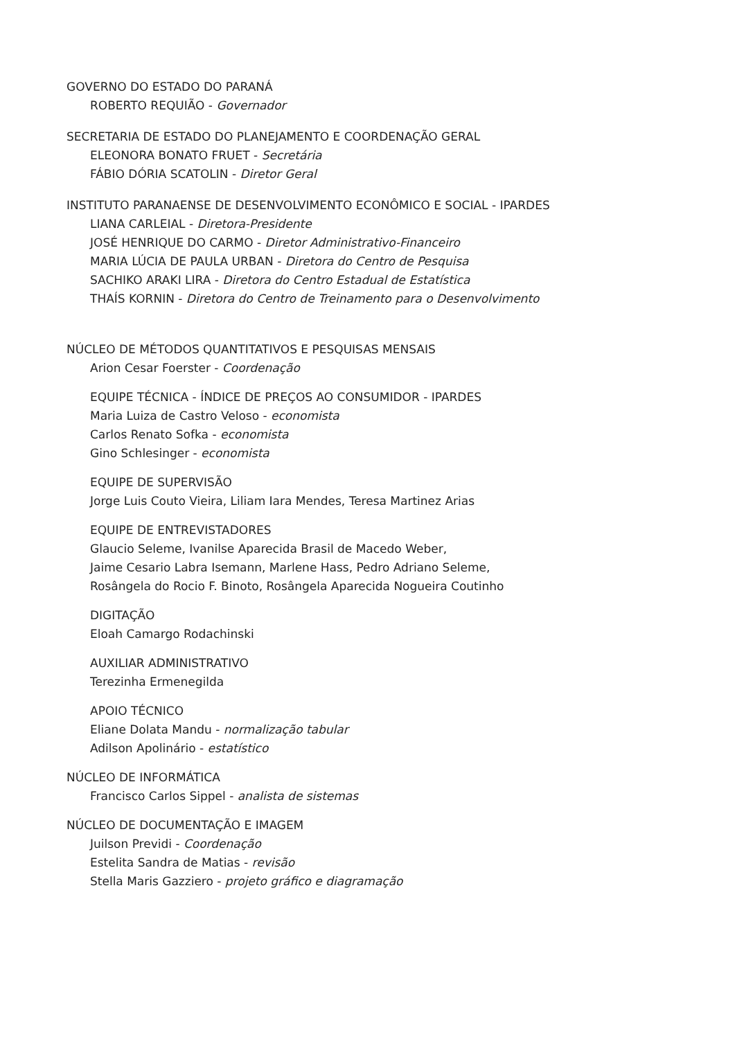GOVERNO DO ESTADO DO PARANÁ
ROBERTO REQUIÃO - Governador
SECRETARIA DE ESTADO DO PLANEJAMENTO E COORDENAÇÃO GERAL
ELEONORA BONATO FRUET - Secretária
FÁBIO DÓRIA SCATOLIN - Diretor Geral
INSTITUTO PARANAENSE DE DESENVOLVIMENTO ECONÔMICO E SOCIAL - IPARDES
LIANA CARLEIAL - Diretora-Presidente
JOSÉ HENRIQUE DO CARMO - Diretor Administrativo-Financeiro
MARIA LÚCIA DE PAULA URBAN - Diretora do Centro de Pesquisa
SACHIKO ARAKI LIRA - Diretora do Centro Estadual de Estatística
THAÍS KORNIN - Diretora do Centro de Treinamento para o Desenvolvimento
NÚCLEO DE MÉTODOS QUANTITATIVOS E PESQUISAS MENSAIS
Arion Cesar Foerster - Coordenação
EQUIPE TÉCNICA - ÍNDICE DE PREÇOS AO CONSUMIDOR - IPARDES
Maria Luiza de Castro Veloso - economista
Carlos Renato Sofka - economista
Gino Schlesinger - economista
EQUIPE DE SUPERVISÃO
Jorge Luis Couto Vieira, Liliam Iara Mendes, Teresa Martinez Arias
EQUIPE DE ENTREVISTADORES
Glaucio Seleme, Ivanilse Aparecida Brasil de Macedo Weber,
Jaime Cesario Labra Isemann, Marlene Hass, Pedro Adriano Seleme,
Rosângela do Rocio F. Binoto, Rosângela Aparecida Nogueira Coutinho
DIGITAÇÃO
Eloah Camargo Rodachinski
AUXILIAR ADMINISTRATIVO
Terezinha Ermenegilda
APOIO TÉCNICO
Eliane Dolata Mandu - normalização tabular
Adilson Apolinário - estatístico
NÚCLEO DE INFORMÁTICA
Francisco Carlos Sippel - analista de sistemas
NÚCLEO DE DOCUMENTAÇÃO E IMAGEM
Juilson Previdi - Coordenação
Estelita Sandra de Matias - revisão
Stella Maris Gazziero - projeto gráfico e diagramação